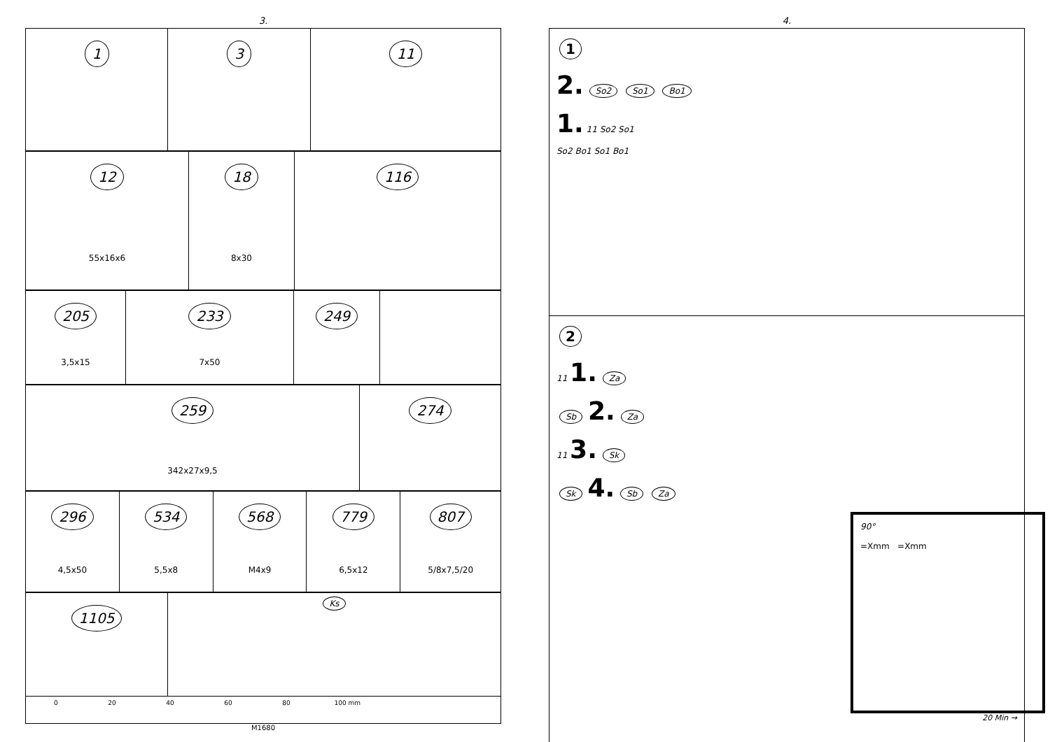3.
| 1 | 3 | 11 |
| 12 55x16x6 | 18 8x30 | 116 |
| 205 3,5x15 | 233 7x50 | 249 | |
| 259 342x27x9,5 | 274 |
| 296 4,5x50 | 534 5,5x8 | 568 M4x9 | 779 6,5x12 | 807 5/8x7,5/20 |
| 1105 | Ks |
| 0 20 40 60 80 100 mm | |
M1680
4.
1
2. So2 So1 Bo1
1. 11 So2 So1
So2 Bo1 So1 Bo1
2
11 1. Za
Sb 2. Za
11 3. Sk
Sk 4. Sb Za
90°
=Xmm =Xmm
20 Min →